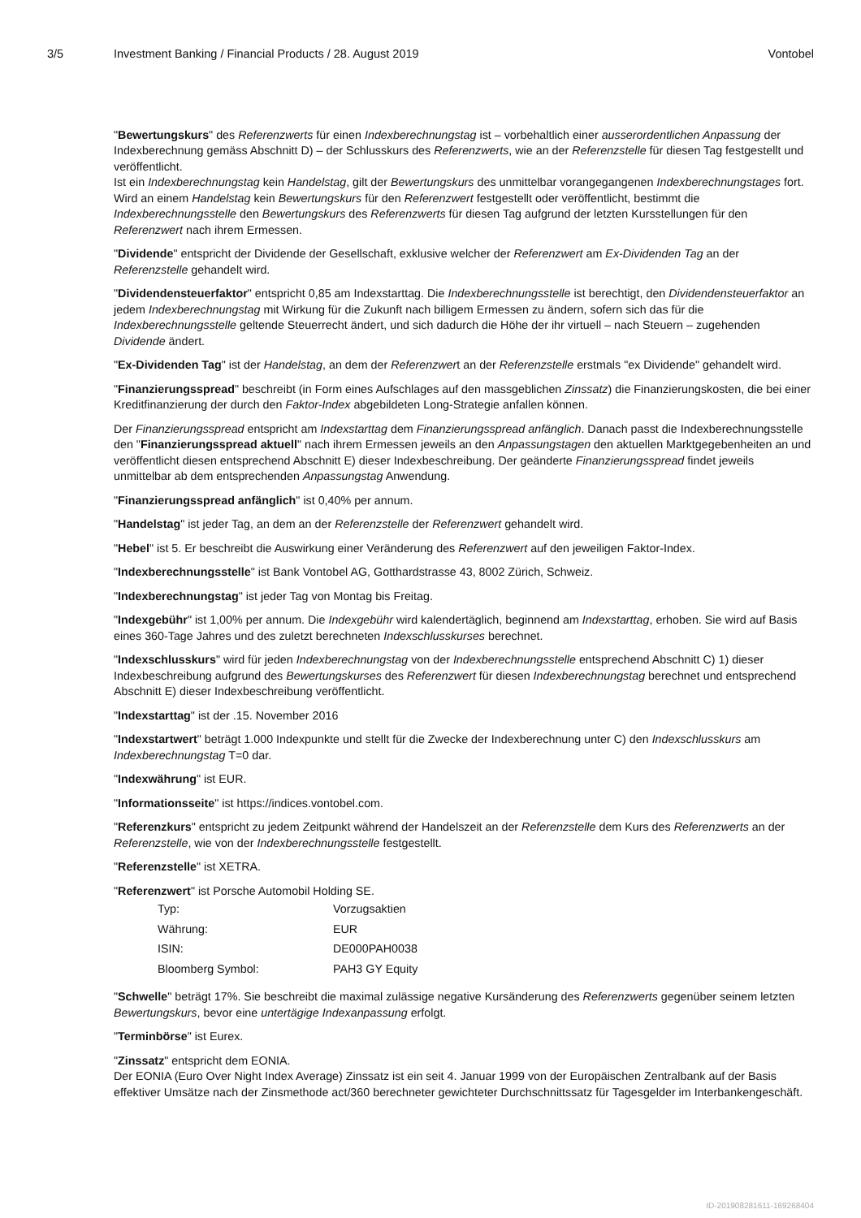3/5 Investment Banking / Financial Products / 28. August 2019 Vontobel
"Bewertungskurs" des Referenzwerts für einen Indexberechnungstag ist – vorbehaltlich einer ausserordentlichen Anpassung der Indexberechnung gemäss Abschnitt D) – der Schlusskurs des Referenzwerts, wie an der Referenzstelle für diesen Tag festgestellt und veröffentlicht.
Ist ein Indexberechnungstag kein Handelstag, gilt der Bewertungskurs des unmittelbar vorangegangenen Indexberechnungstages fort. Wird an einem Handelstag kein Bewertungskurs für den Referenzwert festgestellt oder veröffentlicht, bestimmt die Indexberechnungsstelle den Bewertungskurs des Referenzwerts für diesen Tag aufgrund der letzten Kursstellungen für den Referenzwert nach ihrem Ermessen.
"Dividende" entspricht der Dividende der Gesellschaft, exklusive welcher der Referenzwert am Ex-Dividenden Tag an der Referenzstelle gehandelt wird.
"Dividendensteuerfaktor" entspricht 0,85 am Indexstarttag. Die Indexberechnungsstelle ist berechtigt, den Dividendensteuerfaktor an jedem Indexberechnungstag mit Wirkung für die Zukunft nach billigem Ermessen zu ändern, sofern sich das für die Indexberechnungsstelle geltende Steuerrecht ändert, und sich dadurch die Höhe der ihr virtuell – nach Steuern – zugehenden Dividende ändert.
"Ex-Dividenden Tag" ist der Handelstag, an dem der Referenzwert an der Referenzstelle erstmals "ex Dividende" gehandelt wird.
"Finanzierungsspread" beschreibt (in Form eines Aufschlages auf den massgeblichen Zinssatz) die Finanzierungskosten, die bei einer Kreditfinanzierung der durch den Faktor-Index abgebildeten Long-Strategie anfallen können.
Der Finanzierungsspread entspricht am Indexstarttag dem Finanzierungsspread anfänglich. Danach passt die Indexberechnungsstelle den "Finanzierungsspread aktuell" nach ihrem Ermessen jeweils an den Anpassungstagen den aktuellen Marktgegebenheiten an und veröffentlicht diesen entsprechend Abschnitt E) dieser Indexbeschreibung. Der geänderte Finanzierungsspread findet jeweils unmittelbar ab dem entsprechenden Anpassungstag Anwendung.
"Finanzierungsspread anfänglich" ist 0,40% per annum.
"Handelstag" ist jeder Tag, an dem an der Referenzstelle der Referenzwert gehandelt wird.
"Hebel" ist 5. Er beschreibt die Auswirkung einer Veränderung des Referenzwert auf den jeweiligen Faktor-Index.
"Indexberechnungsstelle" ist Bank Vontobel AG, Gotthardstrasse 43, 8002 Zürich, Schweiz.
"Indexberechnungstag" ist jeder Tag von Montag bis Freitag.
"Indexgebühr" ist 1,00% per annum. Die Indexgebühr wird kalendertäglich, beginnend am Indexstarttag, erhoben. Sie wird auf Basis eines 360-Tage Jahres und des zuletzt berechneten Indexschlusskurses berechnet.
"Indexschlusskurs" wird für jeden Indexberechnungstag von der Indexberechnungsstelle entsprechend Abschnitt C) 1) dieser Indexbeschreibung aufgrund des Bewertungskurses des Referenzwert für diesen Indexberechnungstag berechnet und entsprechend Abschnitt E) dieser Indexbeschreibung veröffentlicht.
"Indexstarttag" ist der .15. November 2016
"Indexstartwert" beträgt 1.000 Indexpunkte und stellt für die Zwecke der Indexberechnung unter C) den Indexschlusskurs am Indexberechnungstag T=0 dar.
"Indexwährung" ist EUR.
"Informationsseite" ist https://indices.vontobel.com.
"Referenzkurs" entspricht zu jedem Zeitpunkt während der Handelszeit an der Referenzstelle dem Kurs des Referenzwerts an der Referenzstelle, wie von der Indexberechnungsstelle festgestellt.
"Referenzstelle" ist XETRA.
"Referenzwert" ist Porsche Automobil Holding SE.
| Typ: | Vorzugsaktien |
| Währung: | EUR |
| ISIN: | DE000PAH0038 |
| Bloomberg Symbol: | PAH3 GY Equity |
"Schwelle" beträgt 17%. Sie beschreibt die maximal zulässige negative Kursänderung des Referenzwerts gegenüber seinem letzten Bewertungskurs, bevor eine untertägige Indexanpassung erfolgt.
"Terminbörse" ist Eurex.
"Zinssatz" entspricht dem EONIA.
Der EONIA (Euro Over Night Index Average) Zinssatz ist ein seit 4. Januar 1999 von der Europäischen Zentralbank auf der Basis effektiver Umsätze nach der Zinsmethode act/360 berechneter gewichteter Durchschnittssatz für Tagesgelder im Interbankengeschäft.
ID-201908281611-169268404